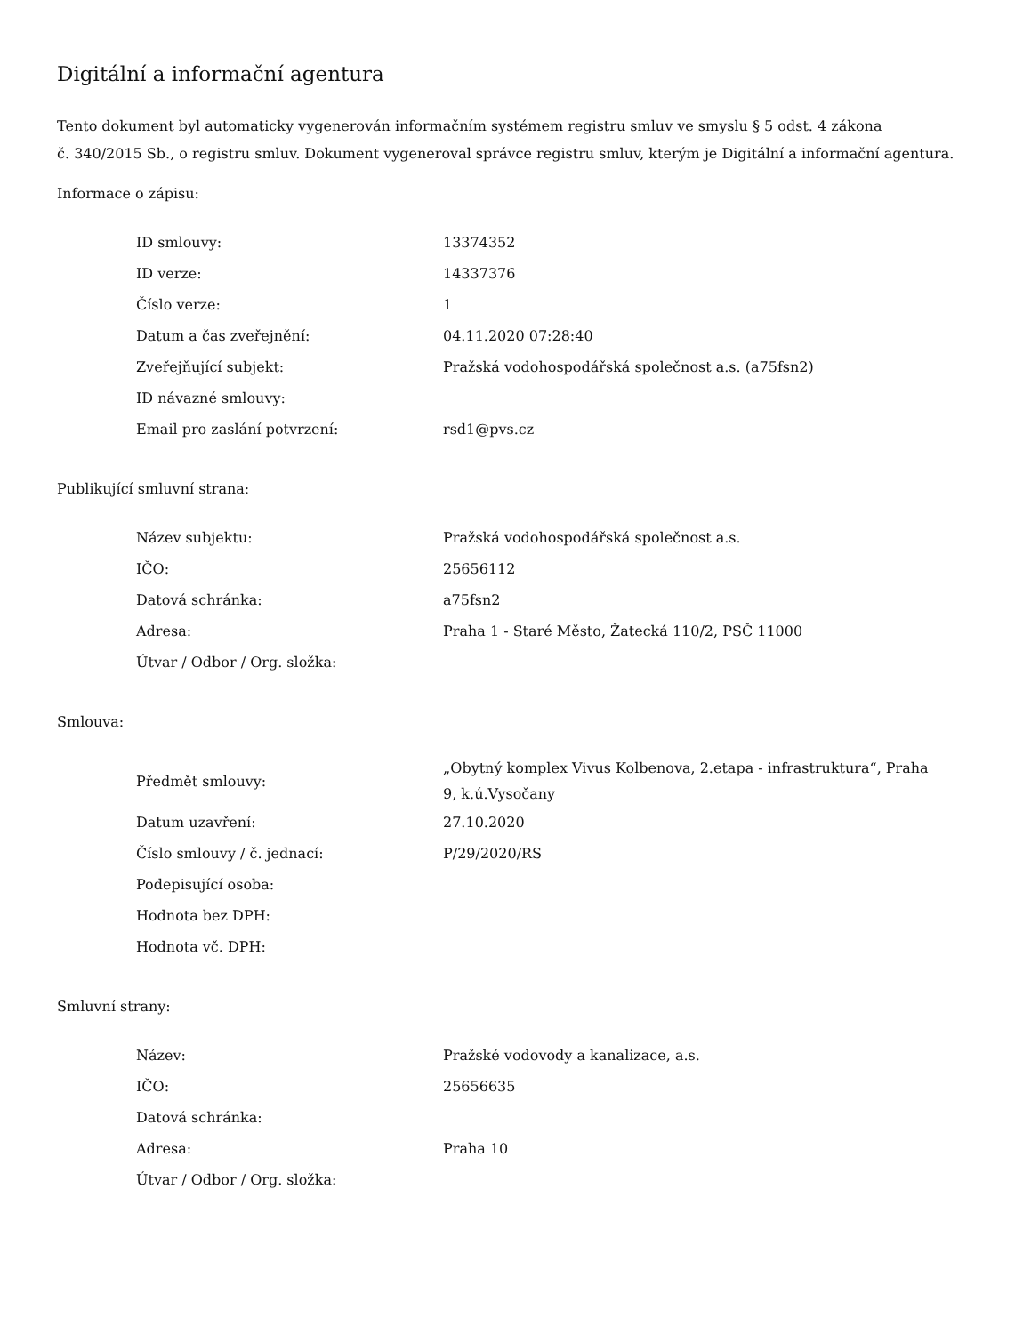Digitální a informační agentura
Tento dokument byl automaticky vygenerován informačním systémem registru smluv ve smyslu § 5 odst. 4 zákona
č. 340/2015 Sb., o registru smluv. Dokument vygeneroval správce registru smluv, kterým je Digitální a informační agentura.
Informace o zápisu:
| ID smlouvy: | 13374352 |
| ID verze: | 14337376 |
| Číslo verze: | 1 |
| Datum a čas zveřejnění: | 04.11.2020 07:28:40 |
| Zveřejňující subjekt: | Pražská vodohospodářská společnost a.s. (a75fsn2) |
| ID návazné smlouvy: | |
| Email pro zaslání potvrzení: | rsd1@pvs.cz |
Publikující smluvní strana:
| Název subjektu: | Pražská vodohospodářská společnost a.s. |
| IČO: | 25656112 |
| Datová schránka: | a75fsn2 |
| Adresa: | Praha 1 - Staré Město, Žatecká 110/2, PSČ 11000 |
| Útvar / Odbor / Org. složka: | |
Smlouva:
| Předmět smlouvy: | „Obytný komplex Vivus Kolbenova, 2.etapa - infrastruktura“, Praha 9, k.ú.Vysočany |
| Datum uzavření: | 27.10.2020 |
| Číslo smlouvy / č. jednací: | P/29/2020/RS |
| Podepisující osoba: | |
| Hodnota bez DPH: | |
| Hodnota vč. DPH: | |
Smluvní strany:
| Název: | Pražské vodovody a kanalizace, a.s. |
| IČO: | 25656635 |
| Datová schránka: | |
| Adresa: | Praha 10 |
| Útvar / Odbor / Org. složka: | |